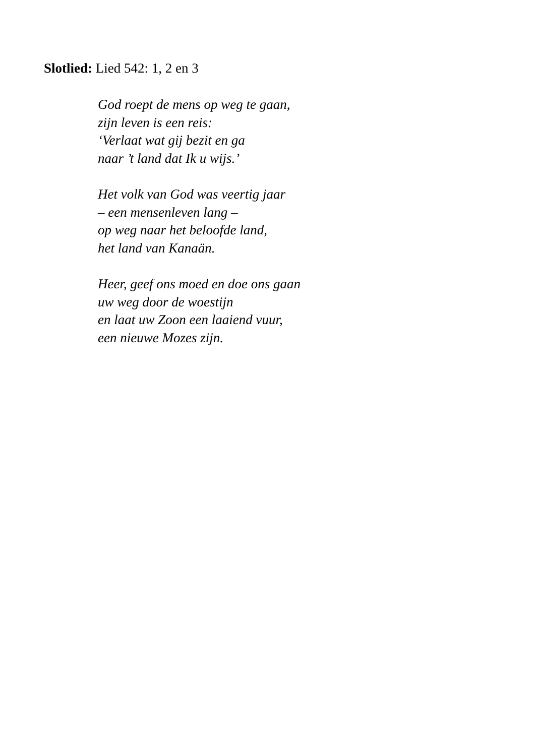Slotlied: Lied 542: 1, 2 en 3
God roept de mens op weg te gaan,
zijn leven is een reis:
‘Verlaat wat gij bezit en ga
naar ’t land dat Ik u wijs.’
Het volk van God was veertig jaar
– een mensenleven lang –
op weg naar het beloofde land,
het land van Kanaän.
Heer, geef ons moed en doe ons gaan
uw weg door de woestijn
en laat uw Zoon een laaiend vuur,
een nieuwe Mozes zijn.